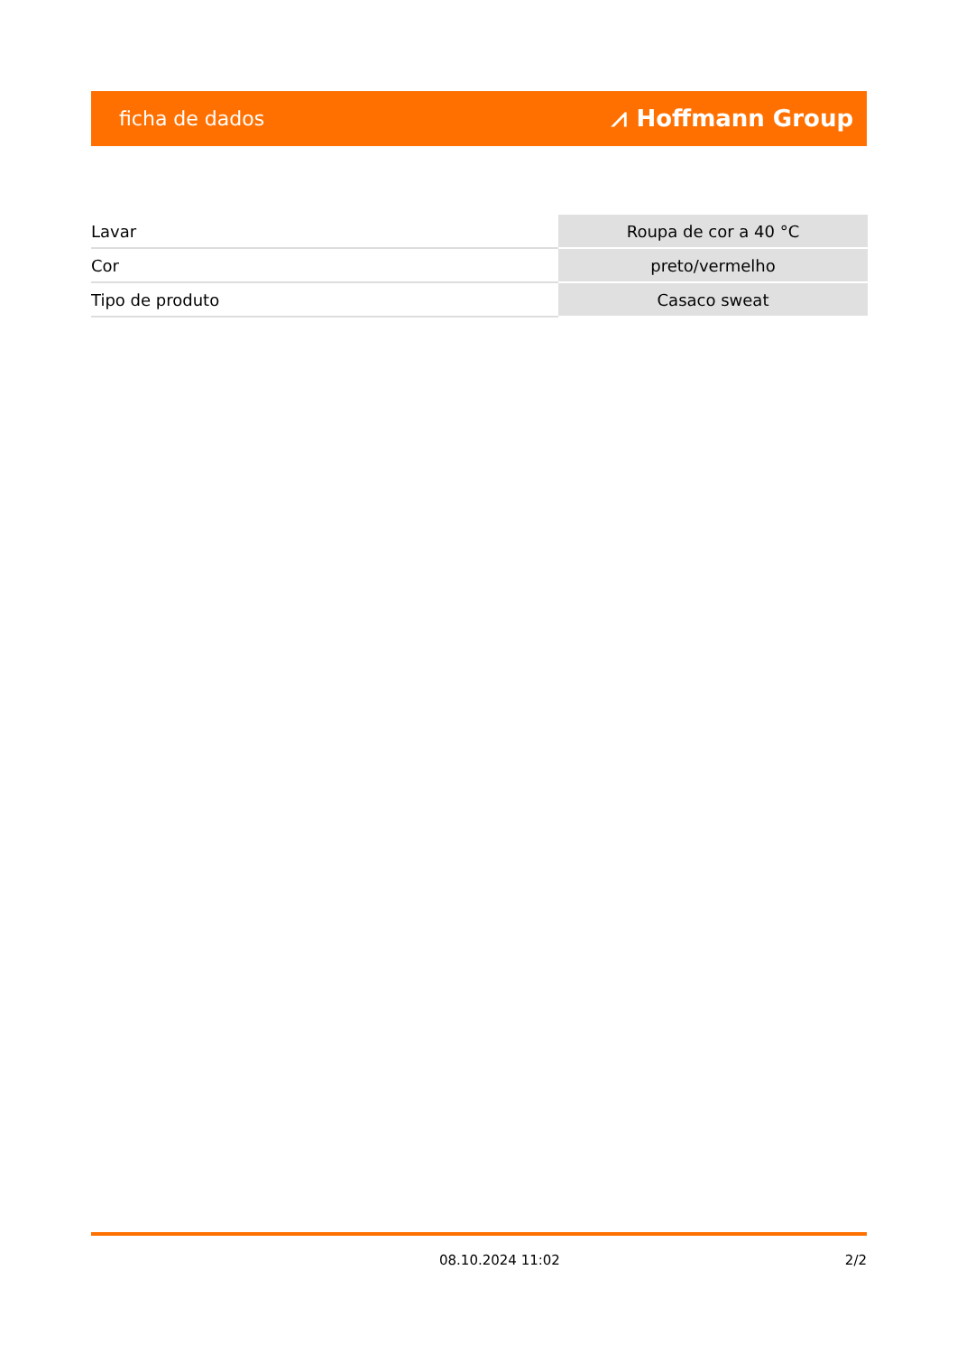ficha de dados ⩘ Hoffmann Group
| Lavar | Roupa de cor a 40 °C |
| Cor | preto/vermelho |
| Tipo de produto | Casaco sweat |
08.10.2024 11:02 2/2